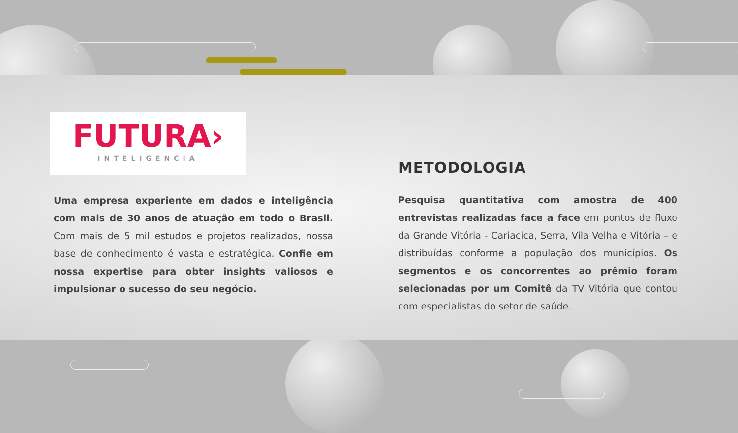FUTURA›
INTELIGÊNCIA
Uma empresa experiente em dados e inteligência com mais de 30 anos de atuação em todo o Brasil. Com mais de 5 mil estudos e projetos realizados, nossa base de conhecimento é vasta e estratégica. Confie em nossa expertise para obter insights valiosos e impulsionar o sucesso do seu negócio.
METODOLOGIA
Pesquisa quantitativa com amostra de 400 entrevistas realizadas face a face em pontos de fluxo da Grande Vitória - Cariacica, Serra, Vila Velha e Vitória – e distribuídas conforme a população dos municípios. Os segmentos e os concorrentes ao prêmio foram selecionadas por um Comitê da TV Vitória que contou com especialistas do setor de saúde.